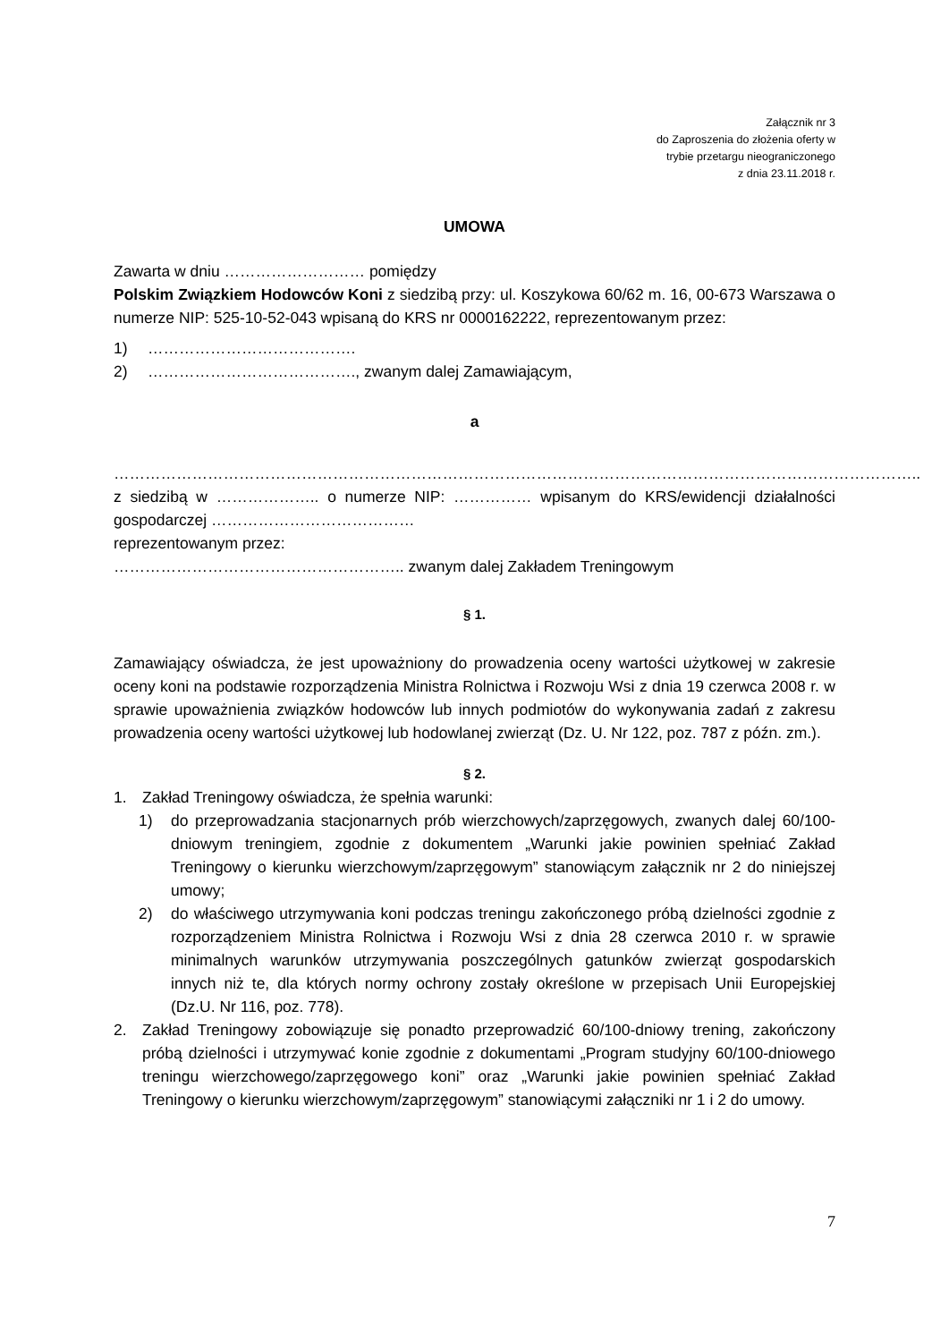Załącznik nr 3
do Zaproszenia do złożenia oferty w
trybie przetargu nieograniczonego
z dnia 23.11.2018 r.
UMOWA
Zawarta w dniu ……………………… pomiędzy
Polskim Związkiem Hodowców Koni z siedzibą przy: ul. Koszykowa 60/62 m. 16, 00-673 Warszawa o numerze NIP: 525-10-52-043 wpisaną do KRS nr 0000162222, reprezentowanym przez:
1) ………………………………….
2) …………………………………., zwanym dalej Zamawiającym,
a
………………………………………………………………………………………………………………………………………..
z siedzibą w ……………….. o numerze NIP: …………… wpisanym do KRS/ewidencji działalności gospodarczej …………………………………
reprezentowanym przez:
……………………………………………….. zwanym dalej Zakładem Treningowym
§ 1.
Zamawiający oświadcza, że jest upoważniony do prowadzenia oceny wartości użytkowej w zakresie oceny koni na podstawie rozporządzenia Ministra Rolnictwa i Rozwoju Wsi z dnia 19 czerwca 2008 r. w sprawie upoważnienia związków hodowców lub innych podmiotów do wykonywania zadań z zakresu prowadzenia oceny wartości użytkowej lub hodowlanej zwierząt (Dz. U. Nr 122, poz. 787 z późn. zm.).
§ 2.
1. Zakład Treningowy oświadcza, że spełnia warunki:
1) do przeprowadzania stacjonarnych prób wierzchowych/zaprzęgowych, zwanych dalej 60/100-dniowym treningiem, zgodnie z dokumentem „Warunki jakie powinien spełniać Zakład Treningowy o kierunku wierzchowym/zaprzęgowym” stanowiącym załącznik nr 2 do niniejszej umowy;
2) do właściwego utrzymywania koni podczas treningu zakończonego próbą dzielności zgodnie z rozporządzeniem Ministra Rolnictwa i Rozwoju Wsi z dnia 28 czerwca 2010 r. w sprawie minimalnych warunków utrzymywania poszczególnych gatunków zwierząt gospodarskich innych niż te, dla których normy ochrony zostały określone w przepisach Unii Europejskiej (Dz.U. Nr 116, poz. 778).
2. Zakład Treningowy zobowiązuje się ponadto przeprowadzić 60/100-dniowy trening, zakończony próbą dzielności i utrzymywać konie zgodnie z dokumentami „Program studyjny 60/100-dniowego treningu wierzchowego/zaprzęgowego koni” oraz „Warunki jakie powinien spełniać Zakład Treningowy o kierunku wierzchowym/zaprzęgowym” stanowiącymi załączniki nr 1 i 2 do umowy.
7